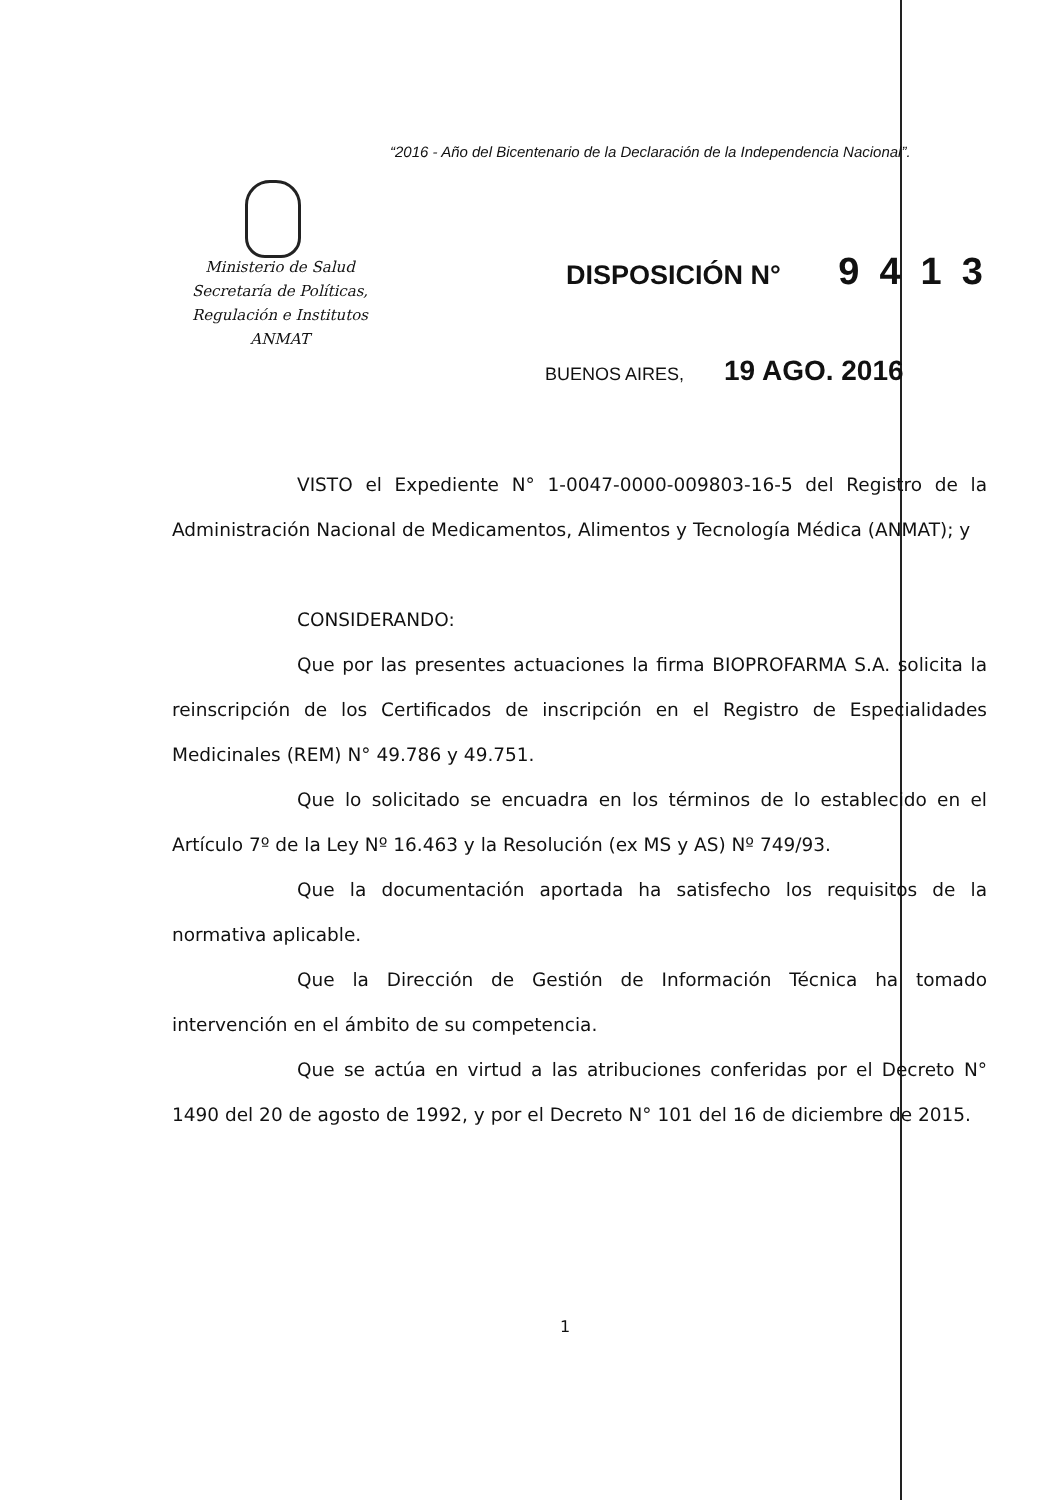“2016 - Año del Bicentenario de la Declaración de la Independencia Nacional”.
Ministerio de Salud
Secretaría de Políticas,
Regulación e Institutos
ANMAT
DISPOSICIÓN N° 9413
BUENOS AIRES, 19 AGO. 2016
VISTO el Expediente N° 1-0047-0000-009803-16-5 del Registro de la Administración Nacional de Medicamentos, Alimentos y Tecnología Médica (ANMAT); y
CONSIDERANDO:
Que por las presentes actuaciones la firma BIOPROFARMA S.A. solicita la reinscripción de los Certificados de inscripción en el Registro de Especialidades Medicinales (REM) N° 49.786 y 49.751.
Que lo solicitado se encuadra en los términos de lo establecido en el Artículo 7º de la Ley Nº 16.463 y la Resolución (ex MS y AS) Nº 749/93.
Que la documentación aportada ha satisfecho los requisitos de la normativa aplicable.
Que la Dirección de Gestión de Información Técnica ha tomado intervención en el ámbito de su competencia.
Que se actúa en virtud a las atribuciones conferidas por el Decreto N° 1490 del 20 de agosto de 1992, y por el Decreto N° 101 del 16 de diciembre de 2015.
1